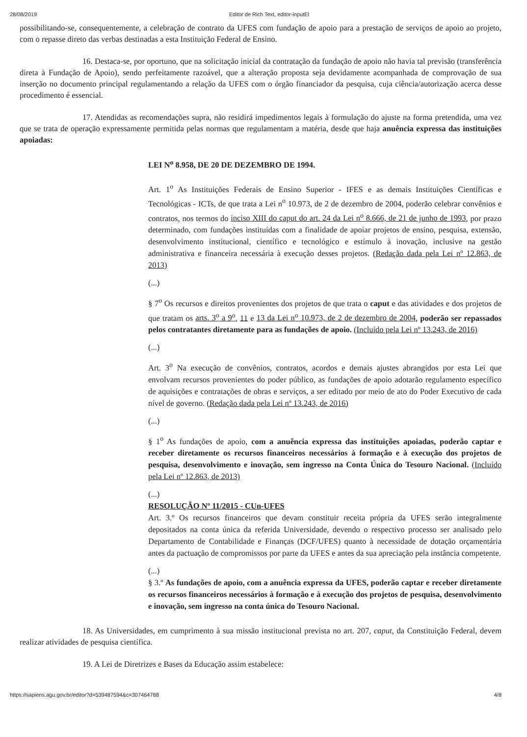28/08/2019 Editor de Rich Text, editor-inputEl
possibilitando-se, consequentemente, a celebração de contrato da UFES com fundação de apoio para a prestação de serviços de apoio ao projeto, com o repasse direto das verbas destinadas a esta Instituição Federal de Ensino.
16. Destaca-se, por oportuno, que na solicitação inicial da contratação da fundação de apoio não havia tal previsão (transferência direta à Fundação de Apoio), sendo perfeitamente razoável, que a alteração proposta seja devidamente acompanhada de comprovação de sua inserção no documento principal regulamentando a relação da UFES com o órgão financiador da pesquisa, cuja ciência/autorização acerca desse procedimento é essencial.
17. Atendidas as recomendações supra, não residirá impedimentos legais à formulação do ajuste na forma pretendida, uma vez que se trata de operação expressamente permitida pelas normas que regulamentam a matéria, desde que haja anuência expressa das instituições apoiadas:
LEI N<sup>o</sup> 8.958, DE 20 DE DEZEMBRO DE 1994.
Art. 1<sup>o</sup> As Instituições Federais de Ensino Superior - IFES e as demais Instituições Científicas e Tecnológicas - ICTs, de que trata a Lei n<sup>o</sup> 10.973, de 2 de dezembro de 2004, poderão celebrar convênios e contratos, nos termos do inciso XIII do caput do art. 24 da Lei n<sup>o</sup> 8.666, de 21 de junho de 1993, por prazo determinado, com fundações instituídas com a finalidade de apoiar projetos de ensino, pesquisa, extensão, desenvolvimento institucional, científico e tecnológico e estímulo à inovação, inclusive na gestão administrativa e financeira necessária à execução desses projetos. (Redação dada pela Lei nº 12.863, de 2013)
(...)
§ 7<sup>o</sup> Os recursos e direitos provenientes dos projetos de que trata o caput e das atividades e dos projetos de que tratam os arts. 3<sup>o</sup> a 9<sup>o</sup>, 11 e 13 da Lei n<sup>o</sup> 10.973, de 2 de dezembro de 2004, poderão ser repassados pelos contratantes diretamente para as fundações de apoio. (Incluído pela Lei nº 13.243, de 2016)
(...)
Art. 3<sup>o</sup> Na execução de convênios, contratos, acordos e demais ajustes abrangidos por esta Lei que envolvam recursos provenientes do poder público, as fundações de apoio adotarão regulamento específico de aquisições e contratações de obras e serviços, a ser editado por meio de ato do Poder Executivo de cada nível de governo. (Redação dada pela Lei nº 13.243, de 2016)
(...)
§ 1<sup>o</sup> As fundações de apoio, com a anuência expressa das instituições apoiadas, poderão captar e receber diretamente os recursos financeiros necessários à formação e à execução dos projetos de pesquisa, desenvolvimento e inovação, sem ingresso na Conta Única do Tesouro Nacional. (Incluído pela Lei nº 12.863, de 2013)
(...)
RESOLUÇÃO Nº 11/2015 - CUn-UFES
Art. 3.º Os recursos financeiros que devam constituir receita própria da UFES serão integralmente depositados na conta única da referida Universidade, devendo o respectivo processo ser analisado pelo Departamento de Contabilidade e Finanças (DCF/UFES) quanto à necessidade de dotação orçamentária antes da pactuação de compromissos por parte da UFES e antes da sua apreciação pela instância competente.
(...)
§ 3.º As fundações de apoio, com a anuência expressa da UFES, poderão captar e receber diretamente os recursos financeiros necessários à formação e à execução dos projetos de pesquisa, desenvolvimento e inovação, sem ingresso na conta única do Tesouro Nacional.
18. As Universidades, em cumprimento à sua missão institucional prevista no art. 207, caput, da Constituição Federal, devem realizar atividades de pesquisa científica.
19. A Lei de Diretrizes e Bases da Educação assim estabelece:
https://sapiens.agu.gov.br/editor?d=539487594&c=307464788 4/8